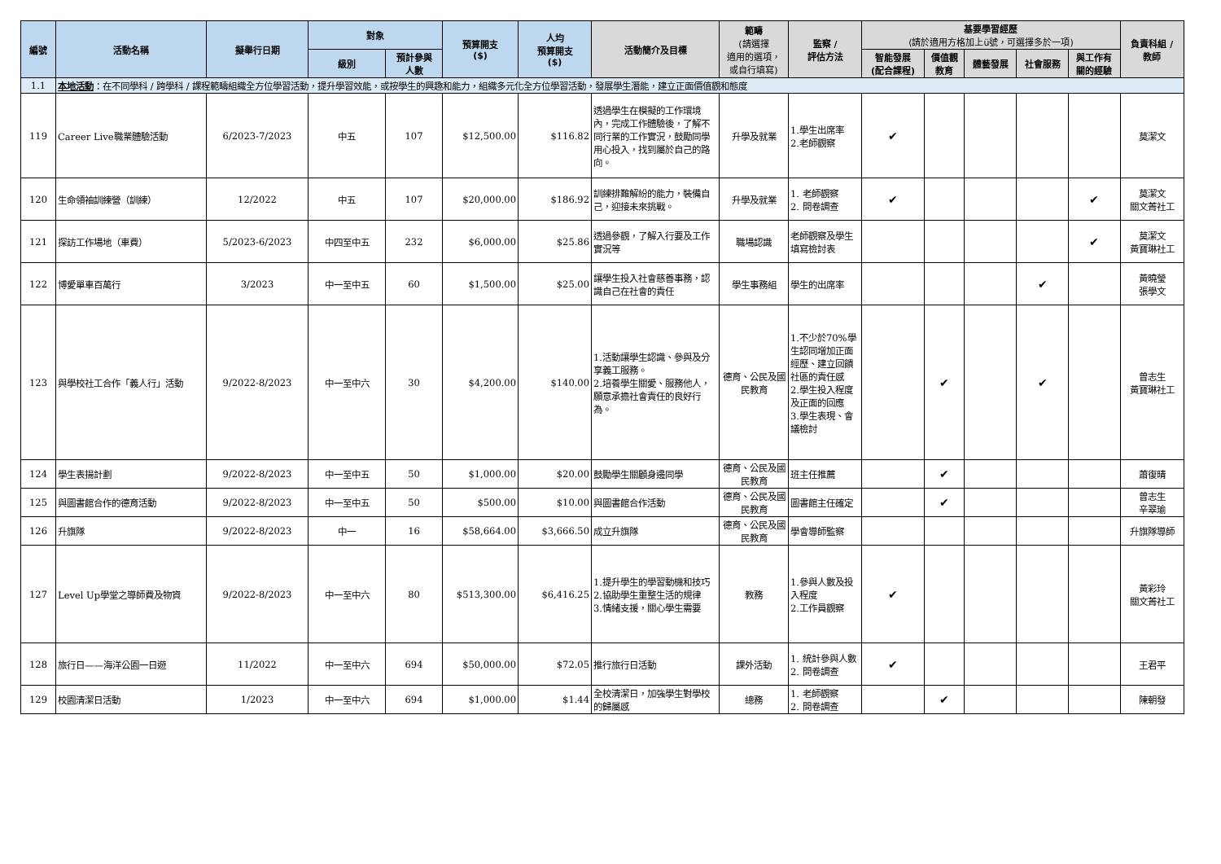| 編號 | 活動名稱 | 擬舉行日期 | 對象 | | 預算開支 ($) | 人均 預算開支 ($) | 活動簡介及目標 | 範疇 (請選擇 適用的選項， 或自行填寫) | 監察 / 評估方法 | 基要學習經歷 (請於適用方格加上ü號，可選擇多於一項) | | | | | 負責科組 / 教師 |
| --- | --- | --- | --- | --- | --- | --- | --- | --- | --- | --- | --- | --- | --- | --- | --- |
| | | | 級別 | 預計參與 人數 | | | | | | 智能發展 (配合課程) | 價值觀 教育 | 體藝發展 | 社會服務 | 與工作有 關的經驗 | |
| 1.1 | 本地活動 ：在不同學科 / 跨學科 / 課程範疇組織全方位學習活動，提升學習效能，或按學生的興趣和能力，組織多元化全方位學習活動，發展學生潛能，建立正面價值觀和態度 | | | | | | | | | | | | | | |
| 119 | Career Live職業體驗活動 | 6/2023-7/2023 | 中五 | 107 | $12,500.00 | $116.82 | 透過學生在模擬的工作環境內，完成工作體驗後，了解不同行業的工作實況，鼓勵同學用心投入，找到屬於自己的路向。 | 升學及就業 | 1.學生出席率 2.老師觀察 | ✔ | | | | | 莫潔文 |
| 120 | 生命領袖訓練營（訓練） | 12/2022 | 中五 | 107 | $20,000.00 | $186.92 | 訓練排難解紛的能力，裝備自己，迎接未來挑戰。 | 升學及就業 | 1. 老師觀察 2. 問卷調查 | ✔ | | | | ✔ | 莫潔文 關文菁社工 |
| 121 | 探訪工作場地（車費） | 5/2023-6/2023 | 中四至中五 | 232 | $6,000.00 | $25.86 | 透過參觀，了解入行要及工作實況等 | 職場認識 | 老師觀察及學生填寫檢討表 | | | | | ✔ | 莫潔文 黃寶琳社工 |
| 122 | 博愛單車百萬行 | 3/2023 | 中一至中五 | 60 | $1,500.00 | $25.00 | 讓學生投入社會慈善事務，認識自己在社會的責任 | 學生事務組 | 學生的出席率 | | | | ✔ | | 黃曉瑩 張學文 |
| 123 | 與學校社工合作「義人行」活動 | 9/2022-8/2023 | 中一至中六 | 30 | $4,200.00 | $140.00 | 1.活動讓學生認識、參與及分享義工服務。 2.培養學生關愛、服務他人，願意承擔社會責任的良好行為。 | 德育、公民及國民教育 | 1.不少於70%學生認同增加正面經歷、建立回饋社區的責任感 2.學生投入程度及正面的回應 3.學生表現、會議檢討 | | ✔ | | ✔ | | 曾志生 黃寶琳社工 |
| 124 | 學生表揚計劃 | 9/2022-8/2023 | 中一至中五 | 50 | $1,000.00 | $20.00 | 鼓勵學生關顧身邊同學 | 德育、公民及國民教育 | 班主任推薦 | | ✔ | | | | 蕭復晴 |
| 125 | 與圖書館合作的德育活動 | 9/2022-8/2023 | 中一至中五 | 50 | $500.00 | $10.00 | 與圖書館合作活動 | 德育、公民及國民教育 | 圖書館主任確定 | | ✔ | | | | 曾志生 辛翠瑜 |
| 126 | 升旗隊 | 9/2022-8/2023 | 中一 | 16 | $58,664.00 | $3,666.50 | 成立升旗隊 | 德育、公民及國民教育 | 學會導師監察 | | | | | | 升旗隊導師 |
| 127 | Level Up學堂之導師費及物資 | 9/2022-8/2023 | 中一至中六 | 80 | $513,300.00 | $6,416.25 | 1.提升學生的學習動機和技巧 2.協助學生重整生活的規律 3.情緒支援，關心學生需要 | 教務 | 1.參與人數及投入程度 2.工作員觀察 | ✔ | | | | | 黃彩玲 關文菁社工 |
| 128 | 旅行日——海洋公園一日遊 | 11/2022 | 中一至中六 | 694 | $50,000.00 | $72.05 | 推行旅行日活動 | 課外活動 | 1. 統計參與人數 2. 問卷調查 | ✔ | | | | | 王君平 |
| 129 | 校園清潔日活動 | 1/2023 | 中一至中六 | 694 | $1,000.00 | $1.44 | 全校清潔日，加強學生對學校的歸屬感 | 總務 | 1. 老師觀察 2. 問卷調查 | | ✔ | | | | 陳朝發 |